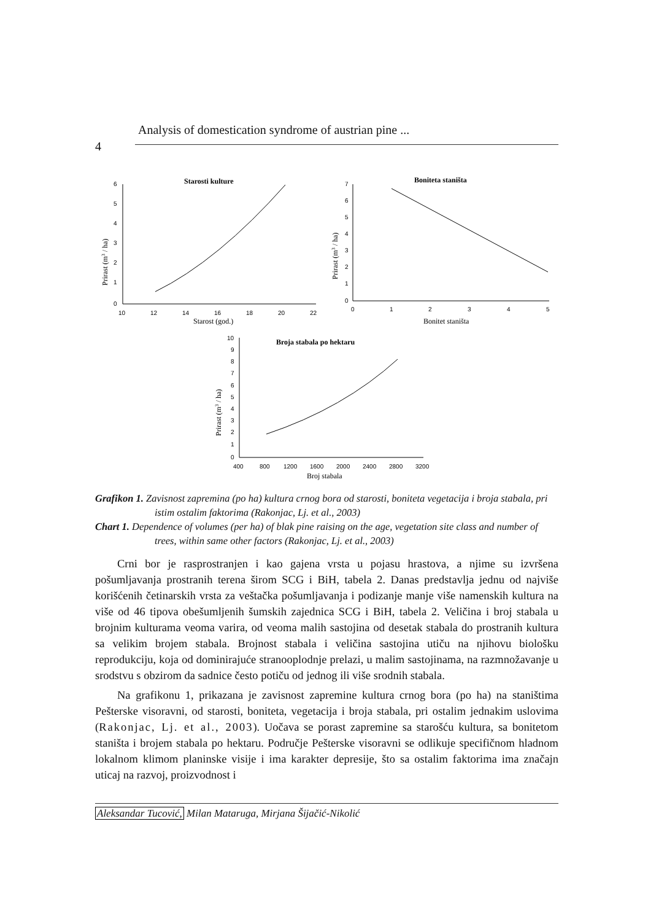Analysis of domestication syndrome of austrian pine ...
4
Starosti kulture
6
5
4
3
2
1
0
10
12
14
16
18
20
22
Starost (god.)
Prirast (m3 / ha)
Boniteta staništa
7
6
5
4
3
2
1
0
0
1
2
3
4
5
Bonitet staništa
Prirast (m3 / ha)
Broja stabala po hektaru
10
9
8
7
6
5
4
3
2
1
0
400
800
1200
1600
2000
2400
2800
3200
Broj stabala
Prirast (m3 / ha)
Grafikon 1. Zavisnost zapremina (po ha) kultura crnog bora od starosti, boniteta vegetacija i broja stabala, pri istim ostalim faktorima (Rakonjac, Lj. et al., 2003)
Chart 1. Dependence of volumes (per ha) of blak pine raising on the age, vegetation site class and number of trees, within same other factors (Rakonjac, Lj. et al., 2003)
Crni bor je rasprostranjen i kao gajena vrsta u pojasu hrastova, a njime su izvršena pošumljavanja prostranih terena širom SCG i BiH, tabela 2. Danas predstavlja jednu od najviše korišćenih četinarskih vrsta za veštačka pošumljavanja i podizanje manje više namenskih kultura na više od 46 tipova obešumljenih šumskih zajednica SCG i BiH, tabela 2. Veličina i broj stabala u brojnim kulturama veoma varira, od veoma malih sastojina od desetak stabala do prostranih kultura sa velikim brojem stabala. Brojnost stabala i veličina sastojina utiču na njihovu biološku reprodukciju, koja od dominirajuće stranooplodnje prelazi, u malim sastojinama, na razmnožavanje u srodstvu s obzirom da sadnice često potiču od jednog ili više srodnih stabala.
Na grafikonu 1, prikazana je zavisnost zapremine kultura crnog bora (po ha) na staništima Pešterske visoravni, od starosti, boniteta, vegetacija i broja stabala, pri ostalim jednakim uslovima (Rakonjac, Lj. et al., 2003). Uočava se porast zapremine sa starošću kultura, sa bonitetom staništa i brojem stabala po hektaru. Područje Pešterske visoravni se odlikuje specifičnom hladnom lokalnom klimom planinske visije i ima karakter depresije, što sa ostalim faktorima ima značajn uticaj na razvoj, proizvodnost i
Aleksandar Tucović, Milan Mataruga, Mirjana Šijačić-Nikolić